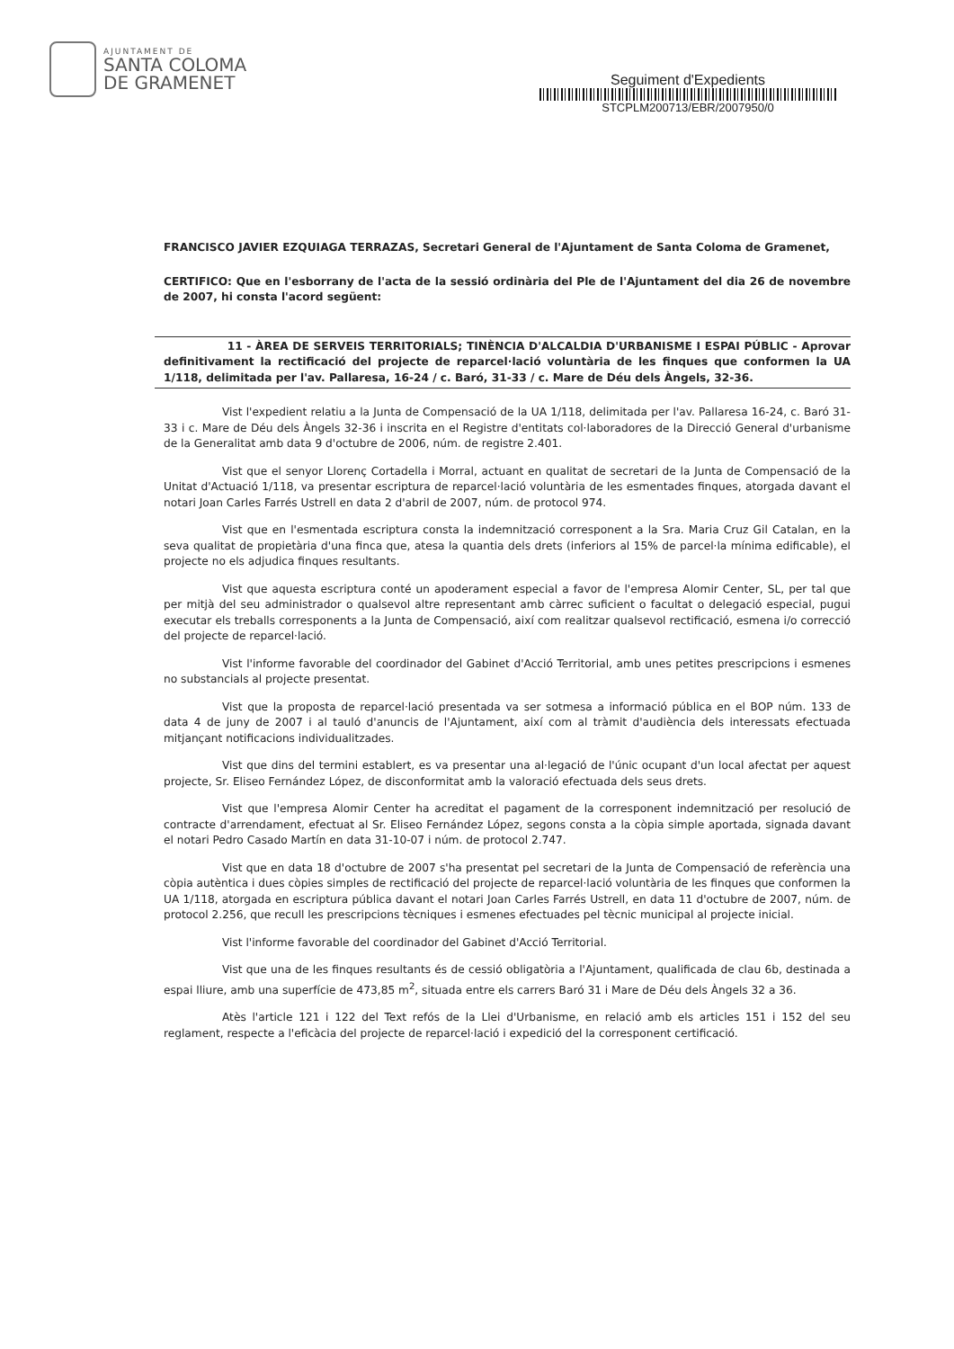AJUNTAMENT DE
SANTA COLOMA
DE GRAMENET
Seguiment d'Expedients
STCPLM200713/EBR/2007950/0
FRANCISCO JAVIER EZQUIAGA TERRAZAS, Secretari General de l'Ajuntament de Santa Coloma de Gramenet,
CERTIFICO: Que en l'esborrany de l'acta de la sessió ordinària del Ple de l'Ajuntament del dia 26 de novembre de 2007, hi consta l'acord següent:
11 - ÀREA DE SERVEIS TERRITORIALS; TINÈNCIA D'ALCALDIA D'URBANISME I ESPAI PÚBLIC - Aprovar definitivament la rectificació del projecte de reparcel·lació voluntària de les finques que conformen la UA 1/118, delimitada per l'av. Pallaresa, 16-24 / c. Baró, 31-33 / c. Mare de Déu dels Àngels, 32-36.
Vist l'expedient relatiu a la Junta de Compensació de la UA 1/118, delimitada per l'av. Pallaresa 16-24, c. Baró 31-33 i c. Mare de Déu dels Àngels 32-36 i inscrita en el Registre d'entitats col·laboradores de la Direcció General d'urbanisme de la Generalitat amb data 9 d'octubre de 2006, núm. de registre 2.401.
Vist que el senyor Llorenç Cortadella i Morral, actuant en qualitat de secretari de la Junta de Compensació de la Unitat d'Actuació 1/118, va presentar escriptura de reparcel·lació voluntària de les esmentades finques, atorgada davant el notari Joan Carles Farrés Ustrell en data 2 d'abril de 2007, núm. de protocol 974.
Vist que en l'esmentada escriptura consta la indemnització corresponent a la Sra. Maria Cruz Gil Catalan, en la seva qualitat de propietària d'una finca que, atesa la quantia dels drets (inferiors al 15% de parcel·la mínima edificable), el projecte no els adjudica finques resultants.
Vist que aquesta escriptura conté un apoderament especial a favor de l'empresa Alomir Center, SL, per tal que per mitjà del seu administrador o qualsevol altre representant amb càrrec suficient o facultat o delegació especial, pugui executar els treballs corresponents a la Junta de Compensació, així com realitzar qualsevol rectificació, esmena i/o correcció del projecte de reparcel·lació.
Vist l'informe favorable del coordinador del Gabinet d'Acció Territorial, amb unes petites prescripcions i esmenes no substancials al projecte presentat.
Vist que la proposta de reparcel·lació presentada va ser sotmesa a informació pública en el BOP núm. 133 de data 4 de juny de 2007 i al tauló d'anuncis de l'Ajuntament, així com al tràmit d'audiència dels interessats efectuada mitjançant notificacions individualitzades.
Vist que dins del termini establert, es va presentar una al·legació de l'únic ocupant d'un local afectat per aquest projecte, Sr. Eliseo Fernández López, de disconformitat amb la valoració efectuada dels seus drets.
Vist que l'empresa Alomir Center ha acreditat el pagament de la corresponent indemnització per resolució de contracte d'arrendament, efectuat al Sr. Eliseo Fernández López, segons consta a la còpia simple aportada, signada davant el notari Pedro Casado Martín en data 31-10-07 i núm. de protocol 2.747.
Vist que en data 18 d'octubre de 2007 s'ha presentat pel secretari de la Junta de Compensació de referència una còpia autèntica i dues còpies simples de rectificació del projecte de reparcel·lació voluntària de les finques que conformen la UA 1/118, atorgada en escriptura pública davant el notari Joan Carles Farrés Ustrell, en data 11 d'octubre de 2007, núm. de protocol 2.256, que recull les prescripcions tècniques i esmenes efectuades pel tècnic municipal al projecte inicial.
Vist l'informe favorable del coordinador del Gabinet d'Acció Territorial.
Vist que una de les finques resultants és de cessió obligatòria a l'Ajuntament, qualificada de clau 6b, destinada a espai lliure, amb una superfície de 473,85 m<sup>2</sup>, situada entre els carrers Baró 31 i Mare de Déu dels Àngels 32 a 36.
Atès l'article 121 i 122 del Text refós de la Llei d'Urbanisme, en relació amb els articles 151 i 152 del seu reglament, respecte a l'eficàcia del projecte de reparcel·lació i expedició del la corresponent certificació.